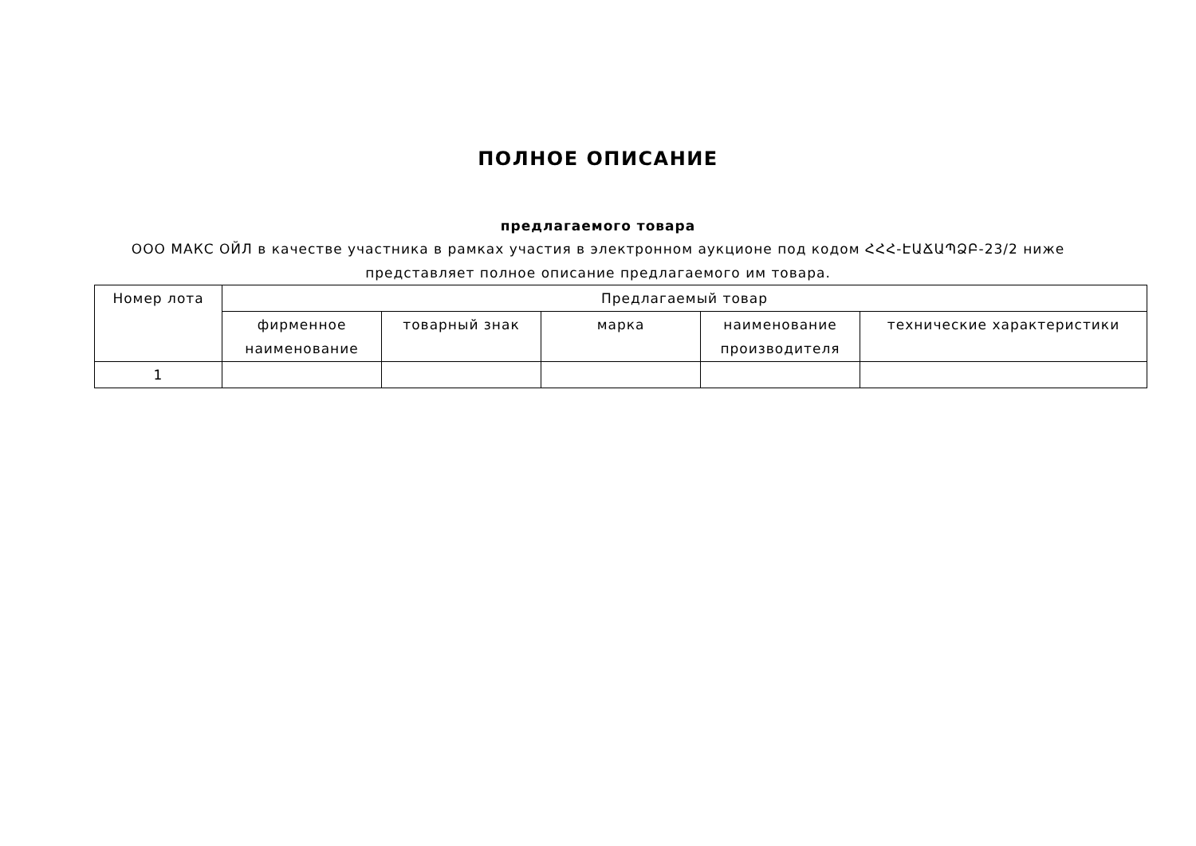ПОЛНОЕ ОПИСАНИЕ
предлагаемого товара
ООО МАКС ОЙЛ в качестве участника в рамках участия в электронном аукционе под кодом ՀՀՀ-ԷԱՃԱՊՁԲ-23/2 ниже представляет полное описание предлагаемого им товара.
| Номер лота | Предлагаемый товар | | | | |
| --- | --- | --- | --- | --- | --- |
| | фирменное наименование | товарный знак | марка | наименование производителя | технические характеристики |
| 1 | | | | | |